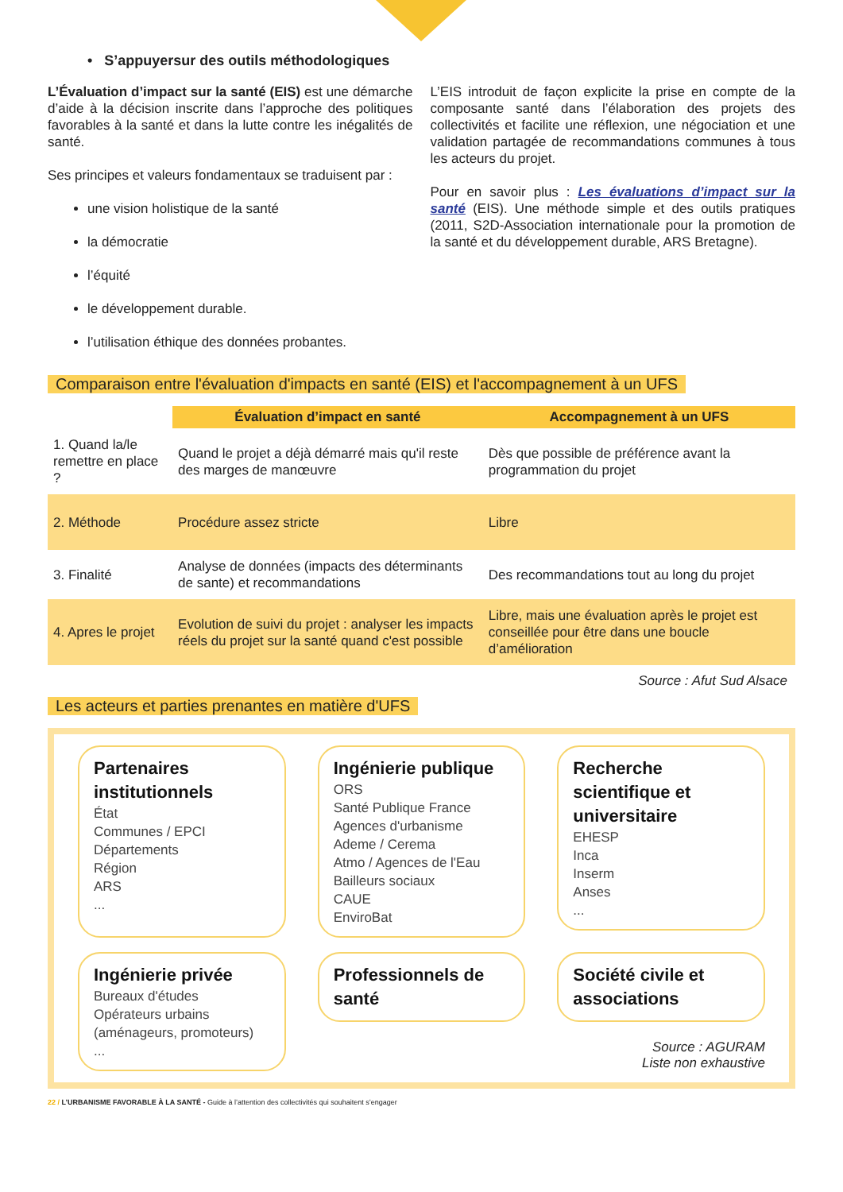• S’appuyersur des outils méthodologiques
L’Évaluation d’impact sur la santé (EIS) est une démarche d’aide à la décision inscrite dans l’approche des politiques favorables à la santé et dans la lutte contre les inégalités de santé.
Ses principes et valeurs fondamentaux se traduisent par :
une vision holistique de la santé
la démocratie
l’équité
le développement durable.
l’utilisation éthique des données probantes.
L’EIS introduit de façon explicite la prise en compte de la composante santé dans l’élaboration des projets des collectivités et facilite une réflexion, une négociation et une validation partagée de recommandations communes à tous les acteurs du projet.
Pour en savoir plus : Les évaluations d’impact sur la santé (EIS). Une méthode simple et des outils pratiques (2011, S2D-Association internationale pour la promotion de la santé et du développement durable, ARS Bretagne).
Comparaison entre l'évaluation d'impacts en santé (EIS) et l'accompagnement à un UFS
| | Évaluation d’impact en santé | Accompagnement à un UFS |
| 1. Quand la/le remettre en place ? | Quand le projet a déjà démarré mais qu'il reste des marges de manœuvre | Dès que possible de préférence avant la programmation du projet |
| 2. Méthode | Procédure assez stricte | Libre |
| 3. Finalité | Analyse de données (impacts des déterminants de sante) et recommandations | Des recommandations tout au long du projet |
| 4. Apres le projet | Evolution de suivi du projet : analyser les impacts réels du projet sur la santé quand c'est possible | Libre, mais une évaluation après le projet est conseillée pour être dans une boucle d’amélioration |
Source : Afut Sud Alsace
Les acteurs et parties prenantes en matière d'UFS
Partenaires institutionnels
État
Communes / EPCI
Départements
Région
ARS
...
Ingénierie publique
ORS
Santé Publique France
Agences d'urbanisme
Ademe / Cerema
Atmo / Agences de l'Eau
Bailleurs sociaux
CAUE
EnviroBat
Recherche scientifique et universitaire
EHESP
Inca
Inserm
Anses
...
Ingénierie privée
Bureaux d'études
Opérateurs urbains (aménageurs, promoteurs)
...
Professionnels de santé
Société civile et associations
Source : AGURAM
Liste non exhaustive
22 / L’URBANISME FAVORABLE À LA SANTÉ - Guide à l’attention des collectivités qui souhaitent s’engager